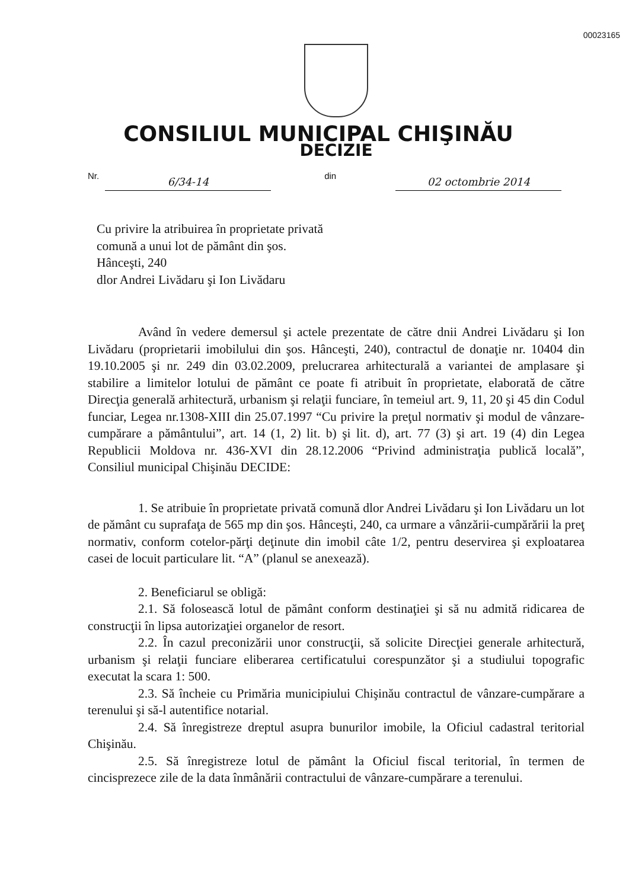00023165
CONSILIUL MUNICIPAL CHIŞINĂU
DECIZIE
Nr. 6/34-14 din 02 octombrie 2014
Cu privire la atribuirea în proprietate privată comună a unui lot de pământ din şos. Hânceşti, 240
dlor Andrei Livădaru şi Ion Livădaru
Având în vedere demersul şi actele prezentate de către dnii Andrei Livădaru şi Ion Livădaru (proprietarii imobilului din şos. Hânceşti, 240), contractul de donaţie nr. 10404 din 19.10.2005 şi nr. 249 din 03.02.2009, prelucrarea arhitecturală a variantei de amplasare şi stabilire a limitelor lotului de pământ ce poate fi atribuit în proprietate, elaborată de către Direcţia generală arhitectură, urbanism şi relaţii funciare, în temeiul art. 9, 11, 20 şi 45 din Codul funciar, Legea nr.1308-XIII din 25.07.1997 “Cu privire la preţul normativ şi modul de vânzare-cumpărare a pământului”, art. 14 (1, 2) lit. b) şi lit. d), art. 77 (3) şi art. 19 (4) din Legea Republicii Moldova nr. 436-XVI din 28.12.2006 “Privind administraţia publică locală”, Consiliul municipal Chişinău DECIDE:
1. Se atribuie în proprietate privată comună dlor Andrei Livădaru şi Ion Livădaru un lot de pământ cu suprafaţa de 565 mp din şos. Hânceşti, 240, ca urmare a vânzării-cumpărării la preţ normativ, conform cotelor-părţi deţinute din imobil câte 1/2, pentru deservirea şi exploatarea casei de locuit particulare lit. “A” (planul se anexează).
2. Beneficiarul se obligă:
2.1. Să folosească lotul de pământ conform destinaţiei şi să nu admită ridicarea de construcţii în lipsa autorizaţiei organelor de resort.
2.2. În cazul preconizării unor construcţii, să solicite Direcţiei generale arhitectură, urbanism şi relaţii funciare eliberarea certificatului corespunzător şi a studiului topografic executat la scara 1: 500.
2.3. Să încheie cu Primăria municipiului Chişinău contractul de vânzare-cumpărare a terenului şi să-l autentifice notarial.
2.4. Să înregistreze dreptul asupra bunurilor imobile, la Oficiul cadastral teritorial Chişinău.
2.5. Să înregistreze lotul de pământ la Oficiul fiscal teritorial, în termen de cincisprezece zile de la data înmânării contractului de vânzare-cumpărare a terenului.